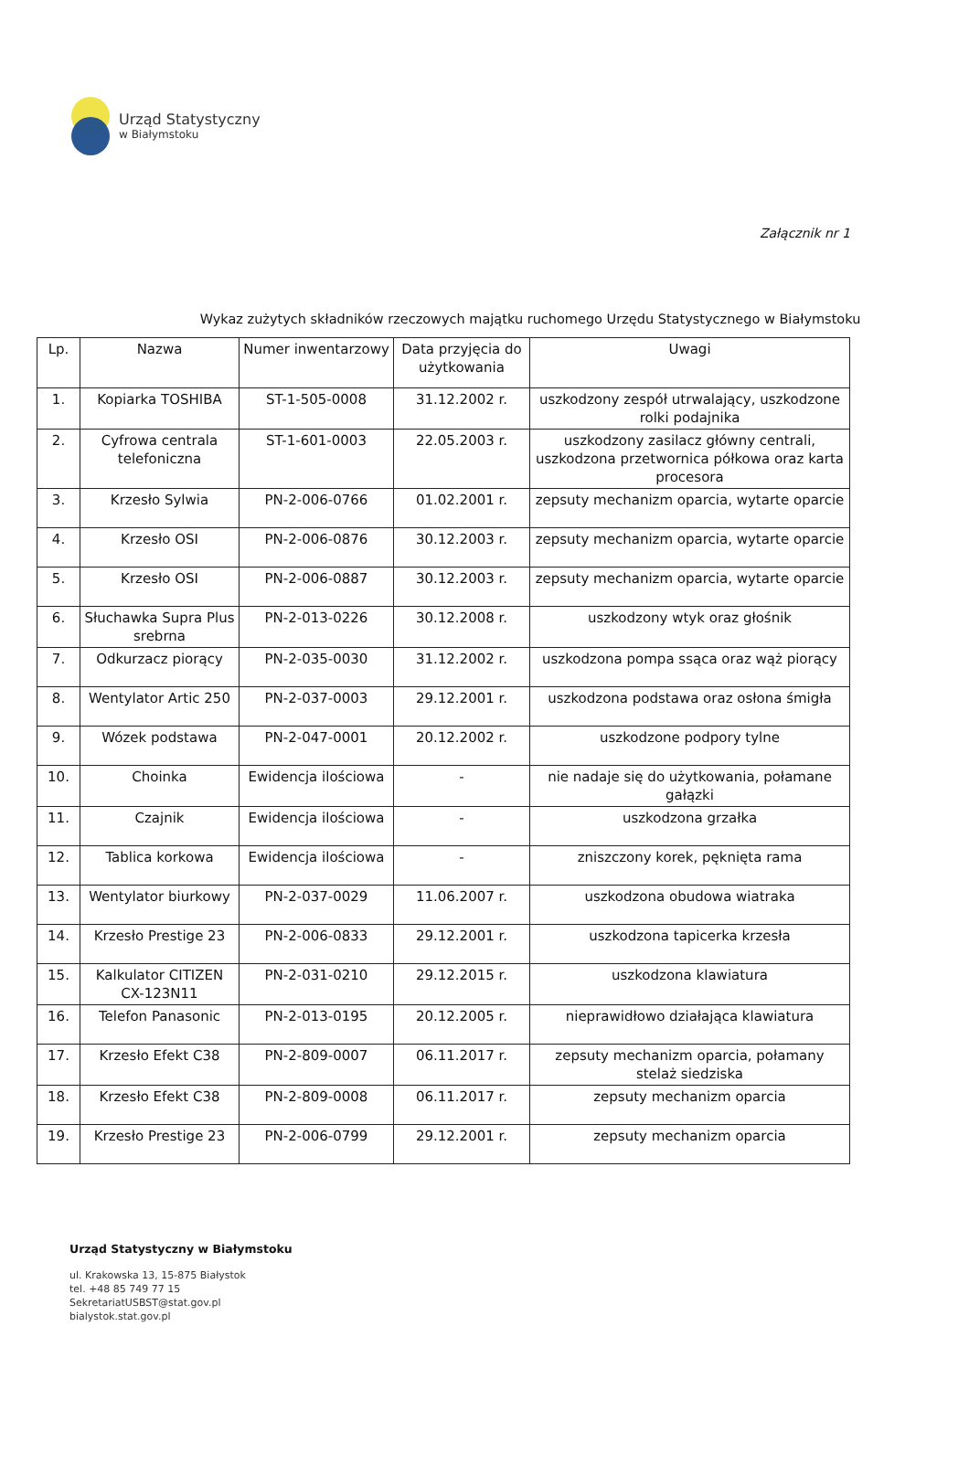Urząd Statystyczny
w Białymstoku
Załącznik nr 1
Wykaz zużytych składników rzeczowych majątku ruchomego Urzędu Statystycznego w Białymstoku
| Lp. | Nazwa | Numer inwentarzowy | Data przyjęcia do użytkowania | Uwagi |
| --- | --- | --- | --- | --- |
| 1. | Kopiarka TOSHIBA | ST-1-505-0008 | 31.12.2002 r. | uszkodzony zespół utrwalający, uszkodzone rolki podajnika |
| 2. | Cyfrowa centrala telefoniczna | ST-1-601-0003 | 22.05.2003 r. | uszkodzony zasilacz główny centrali, uszkodzona przetwornica półkowa oraz karta procesora |
| 3. | Krzesło Sylwia | PN-2-006-0766 | 01.02.2001 r. | zepsuty mechanizm oparcia, wytarte oparcie |
| 4. | Krzesło OSI | PN-2-006-0876 | 30.12.2003 r. | zepsuty mechanizm oparcia, wytarte oparcie |
| 5. | Krzesło OSI | PN-2-006-0887 | 30.12.2003 r. | zepsuty mechanizm oparcia, wytarte oparcie |
| 6. | Słuchawka Supra Plus srebrna | PN-2-013-0226 | 30.12.2008 r. | uszkodzony wtyk oraz głośnik |
| 7. | Odkurzacz piorący | PN-2-035-0030 | 31.12.2002 r. | uszkodzona pompa ssąca oraz wąż piorący |
| 8. | Wentylator Artic 250 | PN-2-037-0003 | 29.12.2001 r. | uszkodzona podstawa oraz osłona śmigła |
| 9. | Wózek podstawa | PN-2-047-0001 | 20.12.2002 r. | uszkodzone podpory tylne |
| 10. | Choinka | Ewidencja ilościowa | - | nie nadaje się do użytkowania, połamane gałązki |
| 11. | Czajnik | Ewidencja ilościowa | - | uszkodzona grzałka |
| 12. | Tablica korkowa | Ewidencja ilościowa | - | zniszczony korek, pęknięta rama |
| 13. | Wentylator biurkowy | PN-2-037-0029 | 11.06.2007 r. | uszkodzona obudowa wiatraka |
| 14. | Krzesło Prestige 23 | PN-2-006-0833 | 29.12.2001 r. | uszkodzona tapicerka krzesła |
| 15. | Kalkulator CITIZEN CX-123N11 | PN-2-031-0210 | 29.12.2015 r. | uszkodzona klawiatura |
| 16. | Telefon Panasonic | PN-2-013-0195 | 20.12.2005 r. | nieprawidłowo działająca klawiatura |
| 17. | Krzesło Efekt C38 | PN-2-809-0007 | 06.11.2017 r. | zepsuty mechanizm oparcia, połamany stelaż siedziska |
| 18. | Krzesło Efekt C38 | PN-2-809-0008 | 06.11.2017 r. | zepsuty mechanizm oparcia |
| 19. | Krzesło Prestige 23 | PN-2-006-0799 | 29.12.2001 r. | zepsuty mechanizm oparcia |
Urząd Statystyczny w Białymstoku
ul. Krakowska 13, 15-875 Białystok
tel. +48 85 749 77 15
SekretariatUSBST@stat.gov.pl
bialystok.stat.gov.pl